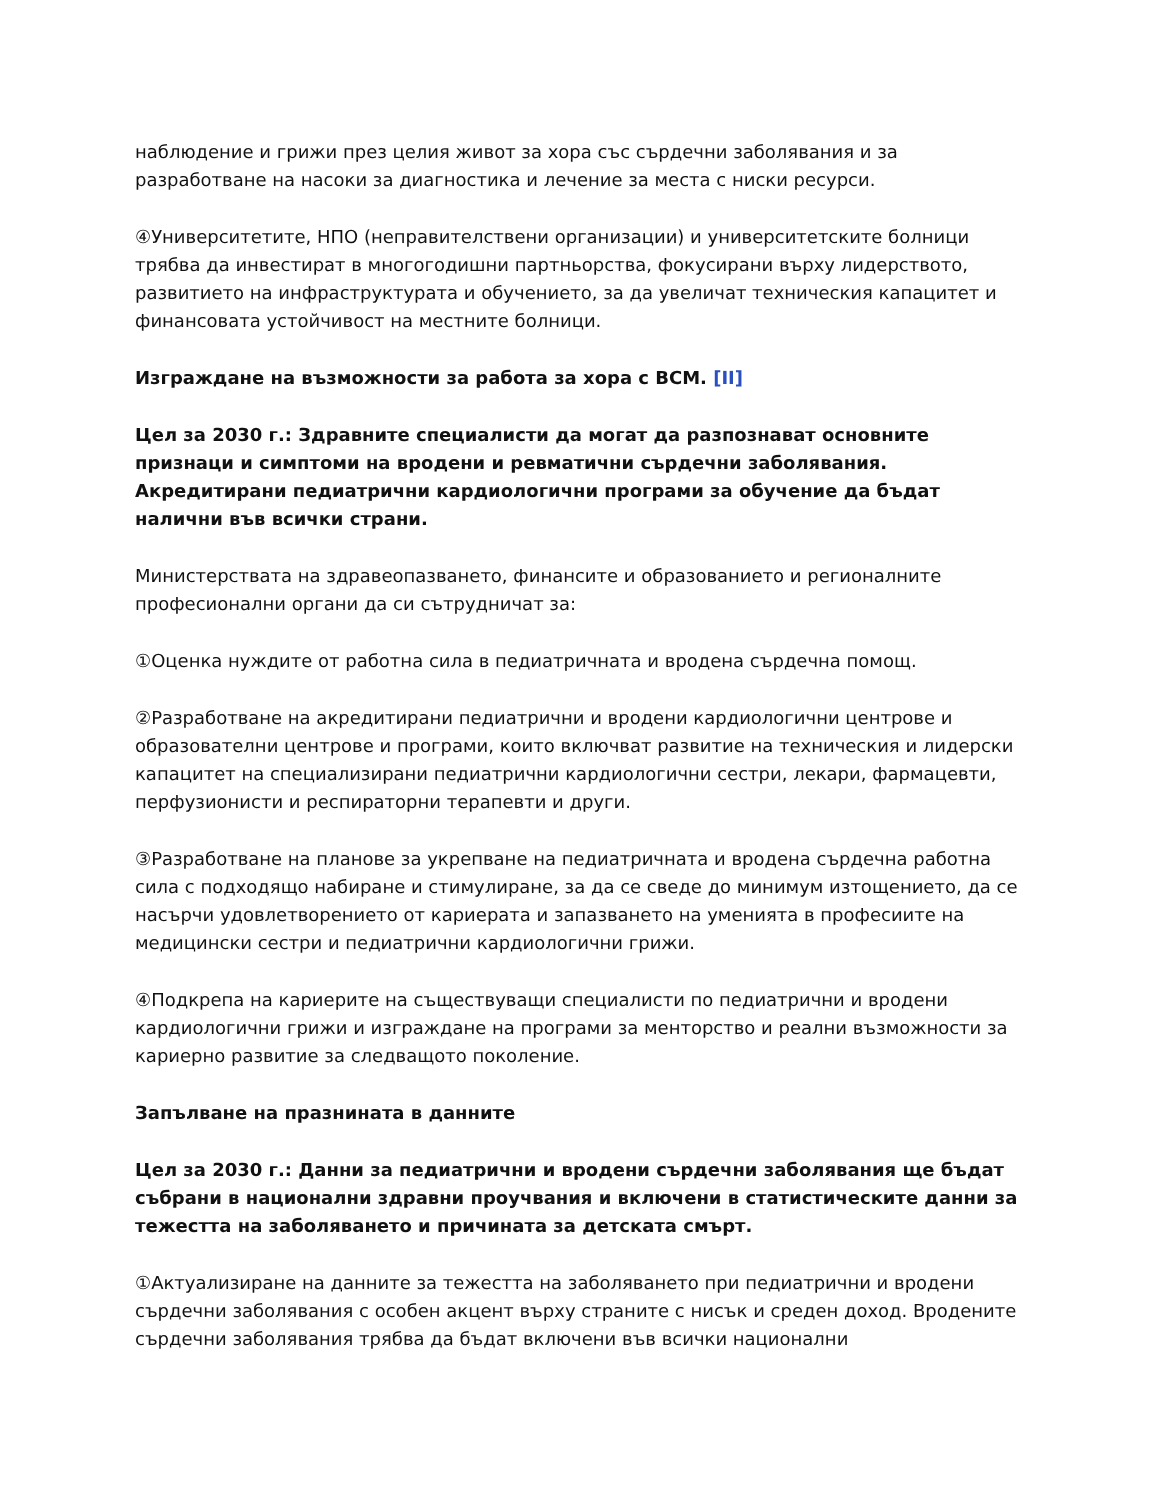наблюдение и грижи през целия живот за хора със сърдечни заболявания и за разработване на насоки за диагностика и лечение за места с ниски ресурси.
④Университетите, НПО (неправителствени организации) и университетските болници трябва да инвестират в многогодишни партньорства, фокусирани върху лидерството, развитието на инфраструктурата и обучението, за да увеличат техническия капацитет и финансовата устойчивост на местните болници.
Изграждане на възможности за работа за хора с ВСМ. [II]
Цел за 2030 г.: Здравните специалисти да могат да разпознават основните признаци и симптоми на вродени и ревматични сърдечни заболявания. Акредитирани педиатрични кардиологични програми за обучение да бъдат налични във всички страни.
Министерствата на здравеопазването, финансите и образованието и регионалните професионални органи да си сътрудничат за:
①Оценка нуждите от работна сила в педиатричната и вродена сърдечна помощ.
②Разработване на акредитирани педиатрични и вродени кардиологични центрове и образователни центрове и програми, които включват развитие на техническия и лидерски капацитет на специализирани педиатрични кардиологични сестри, лекари, фармацевти, перфузионисти и респираторни терапевти и други.
③Разработване на планове за укрепване на педиатричната и вродена сърдечна работна сила с подходящо набиране и стимулиране, за да се сведе до минимум изтощението, да се насърчи удовлетворението от кариерата и запазването на уменията в професиите на медицински сестри и педиатрични кардиологични грижи.
④Подкрепа на кариерите на съществуващи специалисти по педиатрични и вродени кардиологични грижи и изграждане на програми за менторство и реални възможности за кариерно развитие за следващото поколение.
Запълване на празнината в данните
Цел за 2030 г.: Данни за педиатрични и вродени сърдечни заболявания ще бъдат събрани в национални здравни проучвания и включени в статистическите данни за тежестта на заболяването и причината за детската смърт.
①Актуализиране на данните за тежестта на заболяването при педиатрични и вродени сърдечни заболявания с особен акцент върху страните с нисък и среден доход. Вродените сърдечни заболявания трябва да бъдат включени във всички национални